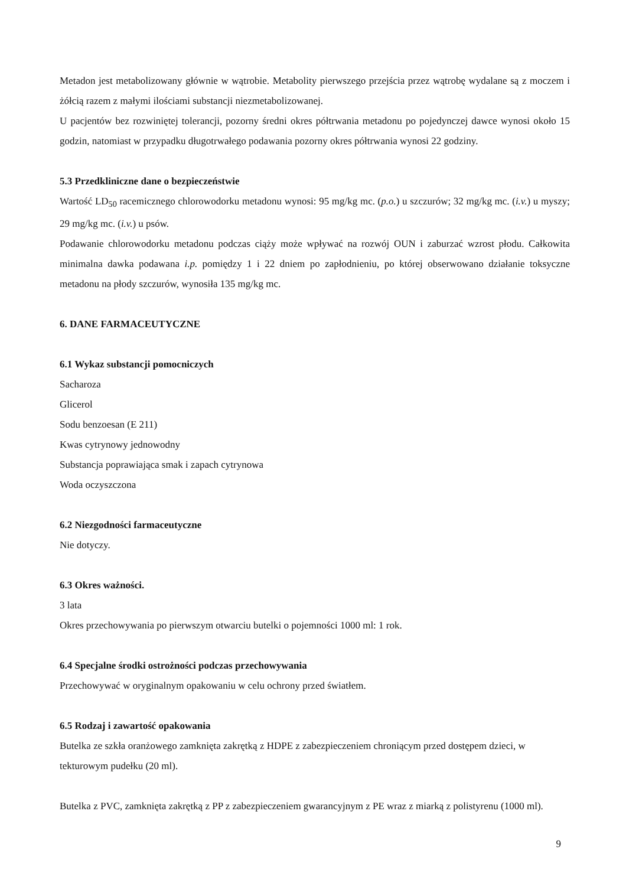Metadon jest metabolizowany głównie w wątrobie. Metabolity pierwszego przejścia przez wątrobę wydalane są z moczem i żółcią razem z małymi ilościami substancji niezmetabolizowanej.
U pacjentów bez rozwiniętej tolerancji, pozorny średni okres półtrwania metadonu po pojedynczej dawce wynosi około 15 godzin, natomiast w przypadku długotrwałego podawania pozorny okres półtrwania wynosi 22 godziny.
5.3 Przedkliniczne dane o bezpieczeństwie
Wartość LD<sub>50</sub> racemicznego chlorowodorku metadonu wynosi: 95 mg/kg mc. (p.o.) u szczurów; 32 mg/kg mc. (i.v.) u myszy; 29 mg/kg mc. (i.v.) u psów.
Podawanie chlorowodorku metadonu podczas ciąży może wpływać na rozwój OUN i zaburzać wzrost płodu. Całkowita minimalna dawka podawana i.p. pomiędzy 1 i 22 dniem po zapłodnieniu, po której obserwowano działanie toksyczne metadonu na płody szczurów, wynosiła 135 mg/kg mc.
6. DANE FARMACEUTYCZNE
6.1 Wykaz substancji pomocniczych
Sacharoza
Glicerol
Sodu benzoesan (E 211)
Kwas cytrynowy jednowodny
Substancja poprawiająca smak i zapach cytrynowa
Woda oczyszczona
6.2 Niezgodności farmaceutyczne
Nie dotyczy.
6.3 Okres ważności.
3 lata
Okres przechowywania po pierwszym otwarciu butelki o pojemności 1000 ml: 1 rok.
6.4 Specjalne środki ostrożności podczas przechowywania
Przechowywać w oryginalnym opakowaniu w celu ochrony przed światłem.
6.5 Rodzaj i zawartość opakowania
Butelka ze szkła oranżowego zamknięta zakrętką z HDPE z zabezpieczeniem chroniącym przed dostępem dzieci, w tekturowym pudełku (20 ml).
Butelka z PVC, zamknięta zakrętką z PP z zabezpieczeniem gwarancyjnym z PE wraz z miarką z polistyrenu (1000 ml).
9